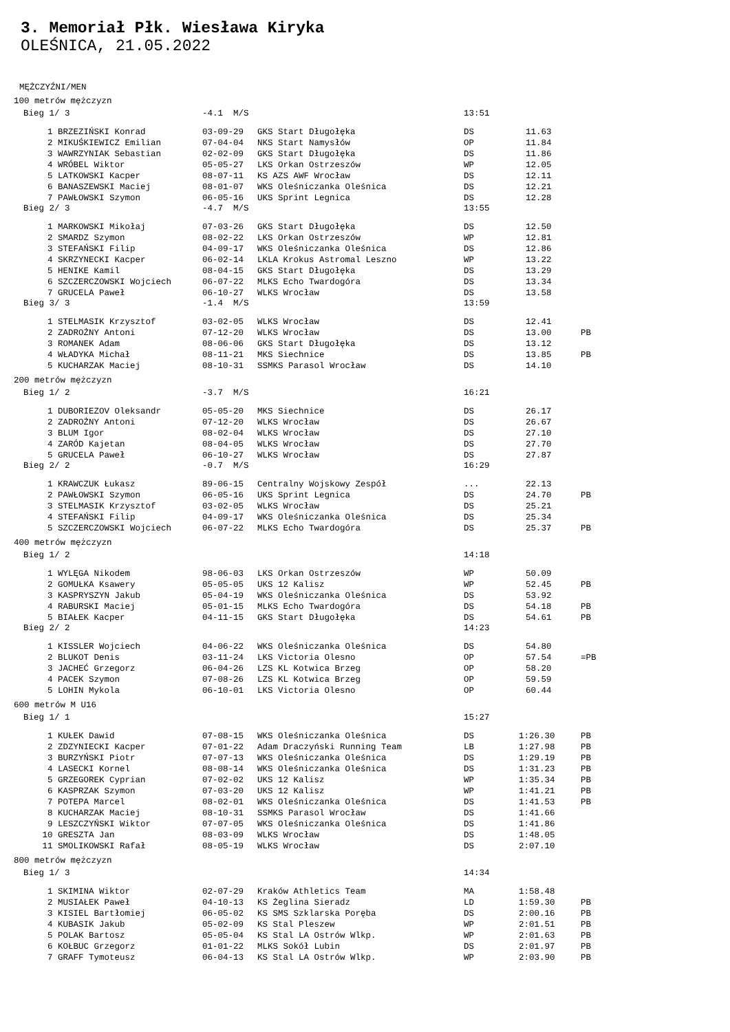3. Memoriał Płk. Wiesława Kiryka
OLEŚNICA, 21.05.2022
MĘŻCZYŹNI/MEN
100 metrów mężczyzn
| Bieg 1/ 3 | | -4.1 M/S | | 13:51 | | |
| 1 | BRZEZIŃSKI Konrad | 03-09-29 | GKS Start Długołęka | DS | 11.63 | |
| 2 | MIKUŚKIEWICZ Emilian | 07-04-04 | NKS Start Namysłów | OP | 11.84 | |
| 3 | WAWRZYNIAK Sebastian | 02-02-09 | GKS Start Długołęka | DS | 11.86 | |
| 4 | WRÓBEL Wiktor | 05-05-27 | LKS Orkan Ostrzeszów | WP | 12.05 | |
| 5 | LATKOWSKI Kacper | 08-07-11 | KS AZS AWF Wrocław | DS | 12.11 | |
| 6 | BANASZEWSKI Maciej | 08-01-07 | WKS Oleśniczanka Oleśnica | DS | 12.21 | |
| 7 | PAWŁOWSKI Szymon | 06-05-16 | UKS Sprint Legnica | DS | 12.28 | |
| Bieg 2/ 3 | | -4.7 M/S | | 13:55 | | |
| 1 | MARKOWSKI Mikołaj | 07-03-26 | GKS Start Długołęka | DS | 12.50 | |
| 2 | SMARDZ Szymon | 08-02-22 | LKS Orkan Ostrzeszów | WP | 12.81 | |
| 3 | STEFAŃSKI Filip | 04-09-17 | WKS Oleśniczanka Oleśnica | DS | 12.86 | |
| 4 | SKRZYNECKI Kacper | 06-02-14 | LKLA Krokus Astromal Leszno | WP | 13.22 | |
| 5 | HENIKE Kamil | 08-04-15 | GKS Start Długołęka | DS | 13.29 | |
| 6 | SZCZERCZOWSKI Wojciech | 06-07-22 | MLKS Echo Twardogóra | DS | 13.34 | |
| 7 | GRUCELA Paweł | 06-10-27 | WLKS Wrocław | DS | 13.58 | |
| Bieg 3/ 3 | | -1.4 M/S | | 13:59 | | |
| 1 | STELMASIK Krzysztof | 03-02-05 | WLKS Wrocław | DS | 12.41 | |
| 2 | ZADROŻNY Antoni | 07-12-20 | WLKS Wrocław | DS | 13.00 | PB |
| 3 | ROMANEK Adam | 08-06-06 | GKS Start Długołęka | DS | 13.12 | |
| 4 | WŁADYKA Michał | 08-11-21 | MKS Siechnice | DS | 13.85 | PB |
| 5 | KUCHARZAK Maciej | 08-10-31 | SSMKS Parasol Wrocław | DS | 14.10 | |
200 metrów mężczyzn
| Bieg 1/ 2 | | -3.7 M/S | | 16:21 | | |
| 1 | DUBORIEZOV Oleksandr | 05-05-20 | MKS Siechnice | DS | 26.17 | |
| 2 | ZADROŻNY Antoni | 07-12-20 | WLKS Wrocław | DS | 26.67 | |
| 3 | BLUM Igor | 08-02-04 | WLKS Wrocław | DS | 27.10 | |
| 4 | ZARÓD Kajetan | 08-04-05 | WLKS Wrocław | DS | 27.70 | |
| 5 | GRUCELA Paweł | 06-10-27 | WLKS Wrocław | DS | 27.87 | |
| Bieg 2/ 2 | | -0.7 M/S | | 16:29 | | |
| 1 | KRAWCZUK Łukasz | 89-06-15 | Centralny Wojskowy Zespół | ... | 22.13 | |
| 2 | PAWŁOWSKI Szymon | 06-05-16 | UKS Sprint Legnica | DS | 24.70 | PB |
| 3 | STELMASIK Krzysztof | 03-02-05 | WLKS Wrocław | DS | 25.21 | |
| 4 | STEFAŃSKI Filip | 04-09-17 | WKS Oleśniczanka Oleśnica | DS | 25.34 | |
| 5 | SZCZERCZOWSKI Wojciech | 06-07-22 | MLKS Echo Twardogóra | DS | 25.37 | PB |
400 metrów mężczyzn
| Bieg 1/ 2 | | | | 14:18 | | |
| 1 | WYLĘGA Nikodem | 98-06-03 | LKS Orkan Ostrzeszów | WP | 50.09 | |
| 2 | GOMUŁKA Ksawery | 05-05-05 | UKS 12 Kalisz | WP | 52.45 | PB |
| 3 | KASPRYSZYN Jakub | 05-04-19 | WKS Oleśniczanka Oleśnica | DS | 53.92 | |
| 4 | RABURSKI Maciej | 05-01-15 | MLKS Echo Twardogóra | DS | 54.18 | PB |
| 5 | BIAŁEK Kacper | 04-11-15 | GKS Start Długołęka | DS | 54.61 | PB |
| Bieg 2/ 2 | | | | 14:23 | | |
| 1 | KISSLER Wojciech | 04-06-22 | WKS Oleśniczanka Oleśnica | DS | 54.80 | |
| 2 | BLUKOT Denis | 03-11-24 | LKS Victoria Olesno | OP | 57.54 | =PB |
| 3 | JACHEĆ Grzegorz | 06-04-26 | LZS KL Kotwica Brzeg | OP | 58.20 | |
| 4 | PACEK Szymon | 07-08-26 | LZS KL Kotwica Brzeg | OP | 59.59 | |
| 5 | LOHIN Mykola | 06-10-01 | LKS Victoria Olesno | OP | 60.44 | |
600 metrów M U16
| Bieg 1/ 1 | | | | 15:27 | | |
| 1 | KUŁEK Dawid | 07-08-15 | WKS Oleśniczanka Oleśnica | DS | 1:26.30 | PB |
| 2 | ZDZYNIECKI Kacper | 07-01-22 | Adam Draczyński Running Team | LB | 1:27.98 | PB |
| 3 | BURZYŃSKI Piotr | 07-07-13 | WKS Oleśniczanka Oleśnica | DS | 1:29.19 | PB |
| 4 | LASECKI Kornel | 08-08-14 | WKS Oleśniczanka Oleśnica | DS | 1:31.23 | PB |
| 5 | GRZEGOREK Cyprian | 07-02-02 | UKS 12 Kalisz | WP | 1:35.34 | PB |
| 6 | KASPRZAK Szymon | 07-03-20 | UKS 12 Kalisz | WP | 1:41.21 | PB |
| 7 | POTEPA Marcel | 08-02-01 | WKS Oleśniczanka Oleśnica | DS | 1:41.53 | PB |
| 8 | KUCHARZAK Maciej | 08-10-31 | SSMKS Parasol Wrocław | DS | 1:41.66 | |
| 9 | LESZCZYŃSKI Wiktor | 07-07-05 | WKS Oleśniczanka Oleśnica | DS | 1:41.86 | |
| 10 | GRESZTA Jan | 08-03-09 | WLKS Wrocław | DS | 1:48.05 | |
| 11 | SMOLIKOWSKI Rafał | 08-05-19 | WLKS Wrocław | DS | 2:07.10 | |
800 metrów mężczyzn
| Bieg 1/ 3 | | | | 14:34 | | |
| 1 | SKIMINA Wiktor | 02-07-29 | Kraków Athletics Team | MA | 1:58.48 | |
| 2 | MUSIAŁEK Paweł | 04-10-13 | KS Żeglina Sieradz | LD | 1:59.30 | PB |
| 3 | KISIEL Bartłomiej | 06-05-02 | KS SMS Szklarska Poręba | DS | 2:00.16 | PB |
| 4 | KUBASIK Jakub | 05-02-09 | KS Stal Pleszew | WP | 2:01.51 | PB |
| 5 | POLAK Bartosz | 05-05-04 | KS Stal LA Ostrów Wlkp. | WP | 2:01.63 | PB |
| 6 | KOŁBUC Grzegorz | 01-01-22 | MLKS Sokół Lubin | DS | 2:01.97 | PB |
| 7 | GRAFF Tymoteusz | 06-04-13 | KS Stal LA Ostrów Wlkp. | WP | 2:03.90 | PB |